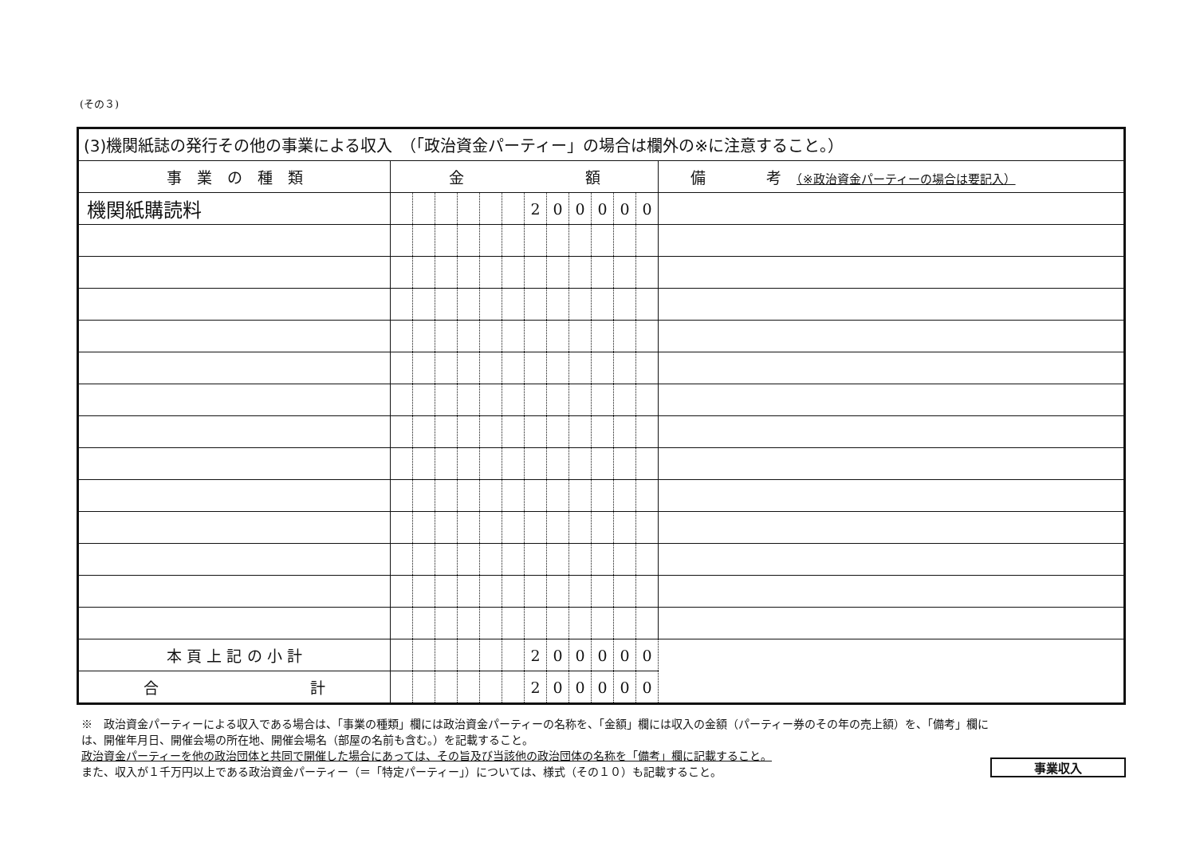(その３)
| (3)機関紙誌の発行その他の事業による収入 （「政治資金パーティー」の場合は欄外の※に注意すること。） | | | | | | | | | | | | | |
| --- | --- | --- | --- | --- | --- | --- | --- | --- | --- | --- | --- | --- | --- |
| 事 業 の 種 類 | 金 額 | | | | | | | | | | | | 備 考 （※政治資金パーティーの場合は要記入） |
| 機関紙購読料 | | | | | | | 2 | 0 | 0 | 0 | 0 | 0 | |
| 本 頁 上 記 の 小 計 | | | | | | | 2 | 0 | 0 | 0 | 0 | 0 | |
| 合 計 | | | | | | | 2 | 0 | 0 | 0 | 0 | 0 | |
※　政治資金パーティーによる収入である場合は、「事業の種類」欄には政治資金パーティーの名称を、「金額」欄には収入の金額（パーティー券のその年の売上額）を、「備考」欄には、開催年月日、開催会場の所在地、開催会場名（部屋の名前も含む。）を記載すること。
政治資金パーティーを他の政治団体と共同で開催した場合にあっては、その旨及び当該他の政治団体の名称を「備考」欄に記載すること。
また、収入が１千万円以上である政治資金パーティー（＝「特定パーティー」）については、様式（その１０）も記載すること。
事業収入